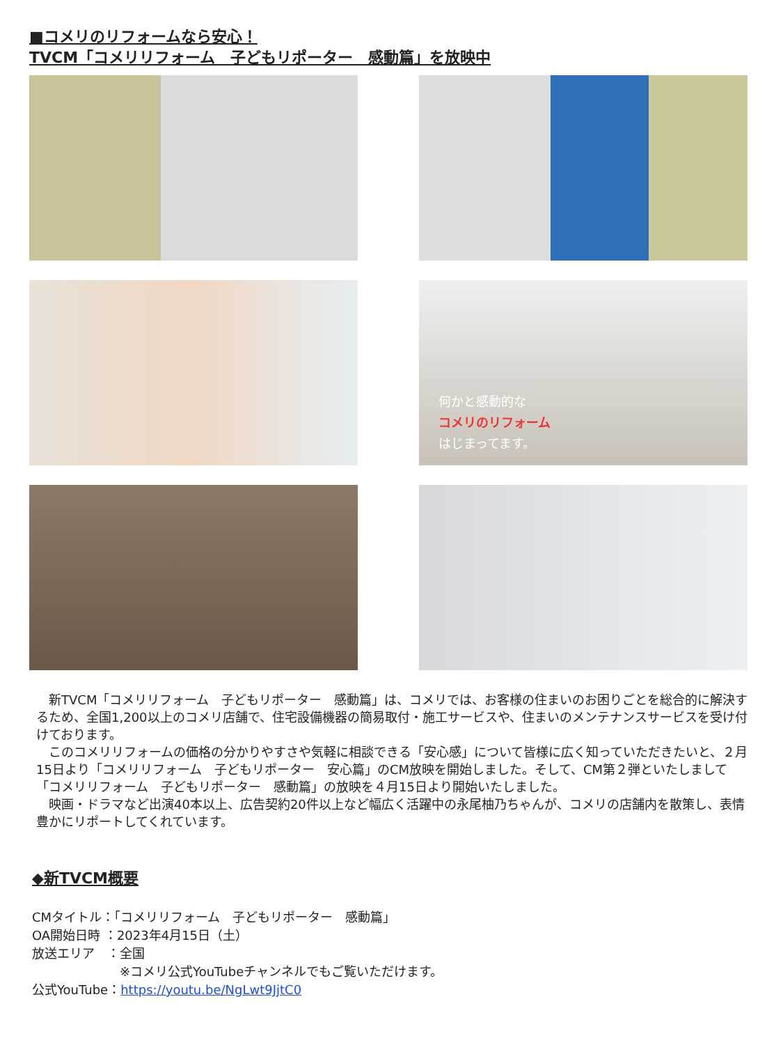■コメリのリフォームなら安心！
TVCM「コメリリフォーム　子どもリポーター　感動篇」を放映中
何かと感動的な
コメリのリフォーム
はじまってます。
　新TVCM「コメリリフォーム　子どもリポーター　感動篇」は、コメリでは、お客様の住まいのお困りごとを総合的に解決するため、全国1,200以上のコメリ店舗で、住宅設備機器の簡易取付・施工サービスや、住まいのメンテナンスサービスを受け付けております。
　このコメリリフォームの価格の分かりやすさや気軽に相談できる「安心感」について皆様に広く知っていただきたいと、２月15日より「コメリリフォーム　子どもリポーター　安心篇」のCM放映を開始しました。そして、CM第２弾といたしまして「コメリリフォーム　子どもリポーター　感動篇」の放映を４月15日より開始いたしました。
　映画・ドラマなど出演40本以上、広告契約20件以上など幅広く活躍中の永尾柚乃ちゃんが、コメリの店舗内を散策し、表情豊かにリポートしてくれています。
◆新TVCM概要
CMタイトル：「コメリリフォーム　子どもリポーター　感動篇」
OA開始日時 ：2023年4月15日（土）
放送エリア　：全国
　　　　　　　※コメリ公式YouTubeチャンネルでもご覧いただけます。
公式YouTube：https://youtu.be/NgLwt9JjtC0